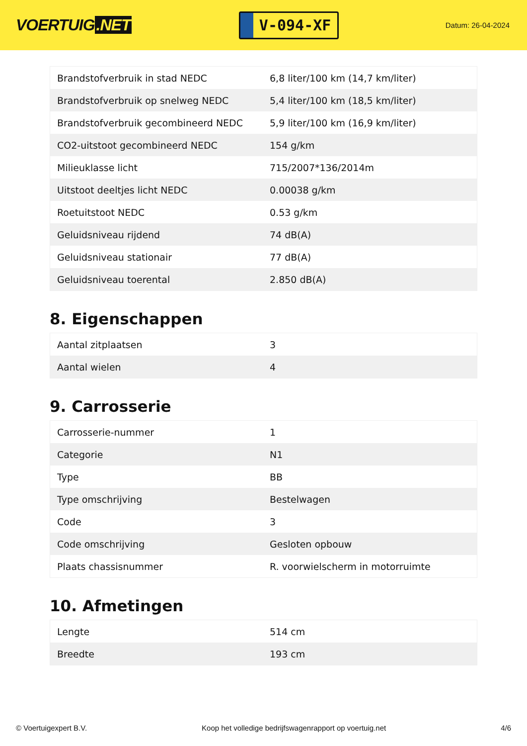VOERTUIG.NET
V-094-XF
Datum: 26-04-2024
| Brandstofverbruik in stad NEDC | 6,8 liter/100 km (14,7 km/liter) |
| Brandstofverbruik op snelweg NEDC | 5,4 liter/100 km (18,5 km/liter) |
| Brandstofverbruik gecombineerd NEDC | 5,9 liter/100 km (16,9 km/liter) |
| CO2-uitstoot gecombineerd NEDC | 154 g/km |
| Milieuklasse licht | 715/2007*136/2014m |
| Uitstoot deeltjes licht NEDC | 0.00038 g/km |
| Roetuitstoot NEDC | 0.53 g/km |
| Geluidsniveau rijdend | 74 dB(A) |
| Geluidsniveau stationair | 77 dB(A) |
| Geluidsniveau toerental | 2.850 dB(A) |
8. Eigenschappen
| Aantal zitplaatsen | 3 |
| Aantal wielen | 4 |
9. Carrosserie
| Carrosserie-nummer | 1 |
| Categorie | N1 |
| Type | BB |
| Type omschrijving | Bestelwagen |
| Code | 3 |
| Code omschrijving | Gesloten opbouw |
| Plaats chassisnummer | R. voorwielscherm in motorruimte |
10. Afmetingen
| Lengte | 514 cm |
| Breedte | 193 cm |
© Voertuigexpert B.V. Koop het volledige bedrijfswagenrapport op voertuig.net 4/6